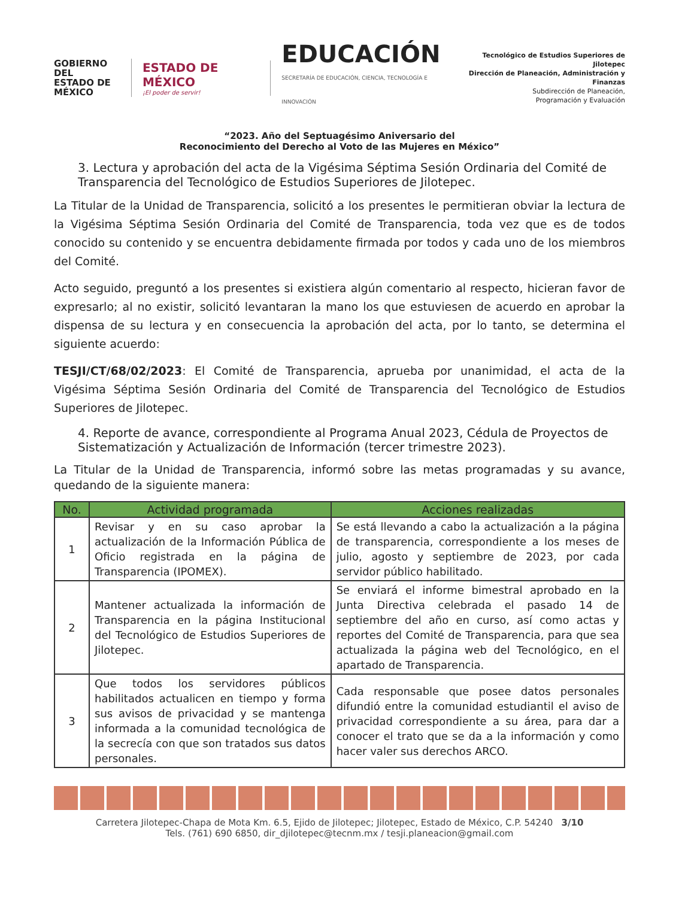GOBIERNO DEL
ESTADO DE
MÉXICO
ESTADO DE MÉXICO
¡El poder de servir!
EDUCACIÓN
SECRETARÍA DE EDUCACIÓN, CIENCIA, TECNOLOGÍA E INNOVACIÓN
Tecnológico de Estudios Superiores de Jilotepec
Dirección de Planeación, Administración y Finanzas
Subdirección de Planeación,
Programación y Evaluación
“2023. Año del Septuagésimo Aniversario del
Reconocimiento del Derecho al Voto de las Mujeres en México”
3. Lectura y aprobación del acta de la Vigésima Séptima Sesión Ordinaria del Comité de Transparencia del Tecnológico de Estudios Superiores de Jilotepec.
La Titular de la Unidad de Transparencia, solicitó a los presentes le permitieran obviar la lectura de la Vigésima Séptima Sesión Ordinaria del Comité de Transparencia, toda vez que es de todos conocido su contenido y se encuentra debidamente firmada por todos y cada uno de los miembros del Comité.
Acto seguido, preguntó a los presentes si existiera algún comentario al respecto, hicieran favor de expresarlo; al no existir, solicitó levantaran la mano los que estuviesen de acuerdo en aprobar la dispensa de su lectura y en consecuencia la aprobación del acta, por lo tanto, se determina el siguiente acuerdo:
TESJI/CT/68/02/2023: El Comité de Transparencia, aprueba por unanimidad, el acta de la Vigésima Séptima Sesión Ordinaria del Comité de Transparencia del Tecnológico de Estudios Superiores de Jilotepec.
4. Reporte de avance, correspondiente al Programa Anual 2023, Cédula de Proyectos de Sistematización y Actualización de Información (tercer trimestre 2023).
La Titular de la Unidad de Transparencia, informó sobre las metas programadas y su avance, quedando de la siguiente manera:
| No. | Actividad programada | Acciones realizadas |
| --- | --- | --- |
| 1 | Revisar y en su caso aprobar la actualización de la Información Pública de Oficio registrada en la página de Transparencia (IPOMEX). | Se está llevando a cabo la actualización a la página de transparencia, correspondiente a los meses de julio, agosto y septiembre de 2023, por cada servidor público habilitado. |
| 2 | Mantener actualizada la información de Transparencia en la página Institucional del Tecnológico de Estudios Superiores de Jilotepec. | Se enviará el informe bimestral aprobado en la Junta Directiva celebrada el pasado 14 de septiembre del año en curso, así como actas y reportes del Comité de Transparencia, para que sea actualizada la página web del Tecnológico, en el apartado de Transparencia. |
| 3 | Que todos los servidores públicos habilitados actualicen en tiempo y forma sus avisos de privacidad y se mantenga informada a la comunidad tecnológica de la secrecía con que son tratados sus datos personales. | Cada responsable que posee datos personales difundió entre la comunidad estudiantil el aviso de privacidad correspondiente a su área, para dar a conocer el trato que se da a la información y como hacer valer sus derechos ARCO. |
Carretera Jilotepec-Chapa de Mota Km. 6.5, Ejido de Jilotepec; Jilotepec, Estado de México, C.P. 54240 3/10
Tels. (761) 690 6850, dir_djilotepec@tecnm.mx / tesji.planeacion@gmail.com